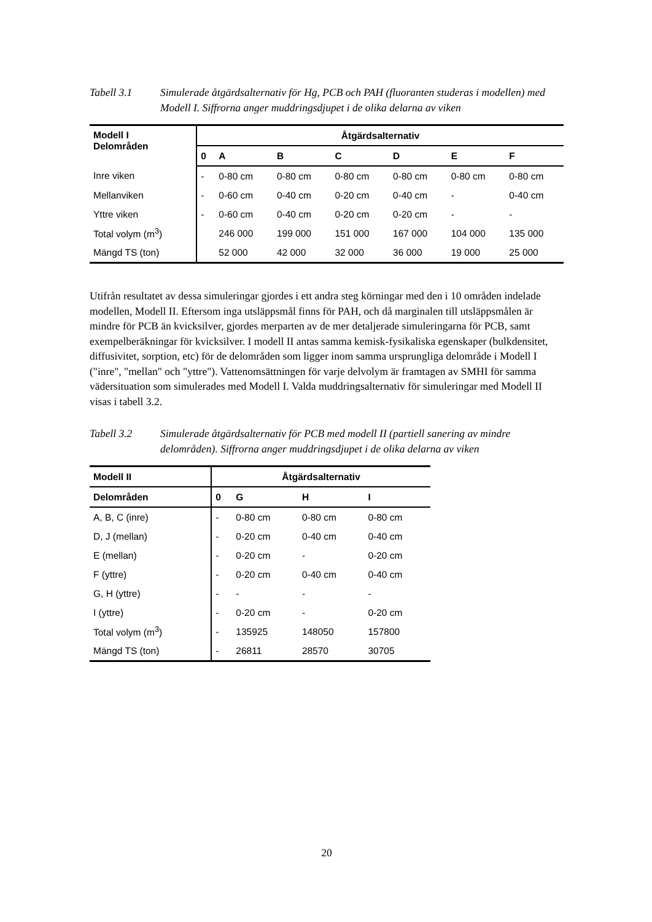Tabell 3.1 Simulerade åtgärdsalternativ för Hg, PCB och PAH (fluoranten studeras i modellen) med Modell I. Siffrorna anger muddringsdjupet i de olika delarna av viken
| Modell I Delområden | Åtgärdsalternativ | | | | | | |
| --- | --- | --- | --- | --- | --- | --- | --- |
| | 0 | A | B | C | D | E | F |
| Inre viken | - | 0-80 cm | 0-80 cm | 0-80 cm | 0-80 cm | 0-80 cm | 0-80 cm |
| Mellanviken | - | 0-60 cm | 0-40 cm | 0-20 cm | 0-40 cm | - | 0-40 cm |
| Yttre viken | - | 0-60 cm | 0-40 cm | 0-20 cm | 0-20 cm | - | - |
| Total volym (m<sup>3</sup>) | | 246 000 | 199 000 | 151 000 | 167 000 | 104 000 | 135 000 |
| Mängd TS (ton) | | 52 000 | 42 000 | 32 000 | 36 000 | 19 000 | 25 000 |
Utifrån resultatet av dessa simuleringar gjordes i ett andra steg körningar med den i 10 områden indelade modellen, Modell II. Eftersom inga utsläppsmål finns för PAH, och då marginalen till utsläppsmålen är mindre för PCB än kvicksilver, gjordes merparten av de mer detaljerade simuleringarna för PCB, samt exempelberäkningar för kvicksilver. I modell II antas samma kemisk-fysikaliska egenskaper (bulkdensitet, diffusivitet, sorption, etc) för de delområden som ligger inom samma ursprungliga delområde i Modell I ("inre", "mellan" och "yttre"). Vattenomsättningen för varje delvolym är framtagen av SMHI för samma vädersituation som simulerades med Modell I. Valda muddringsalternativ för simuleringar med Modell II visas i tabell 3.2.
Tabell 3.2 Simulerade åtgärdsalternativ för PCB med modell II (partiell sanering av mindre delområden). Siffrorna anger muddringsdjupet i de olika delarna av viken
| Modell II | Åtgärdsalternativ | | | |
| --- | --- | --- | --- | --- |
| Delområden | 0 | G | H | I |
| A, B, C (inre) | - | 0-80 cm | 0-80 cm | 0-80 cm |
| D, J (mellan) | - | 0-20 cm | 0-40 cm | 0-40 cm |
| E (mellan) | - | 0-20 cm | - | 0-20 cm |
| F (yttre) | - | 0-20 cm | 0-40 cm | 0-40 cm |
| G, H (yttre) | - | - | - | - |
| I (yttre) | - | 0-20 cm | - | 0-20 cm |
| Total volym (m<sup>3</sup>) | - | 135925 | 148050 | 157800 |
| Mängd TS (ton) | - | 26811 | 28570 | 30705 |
20